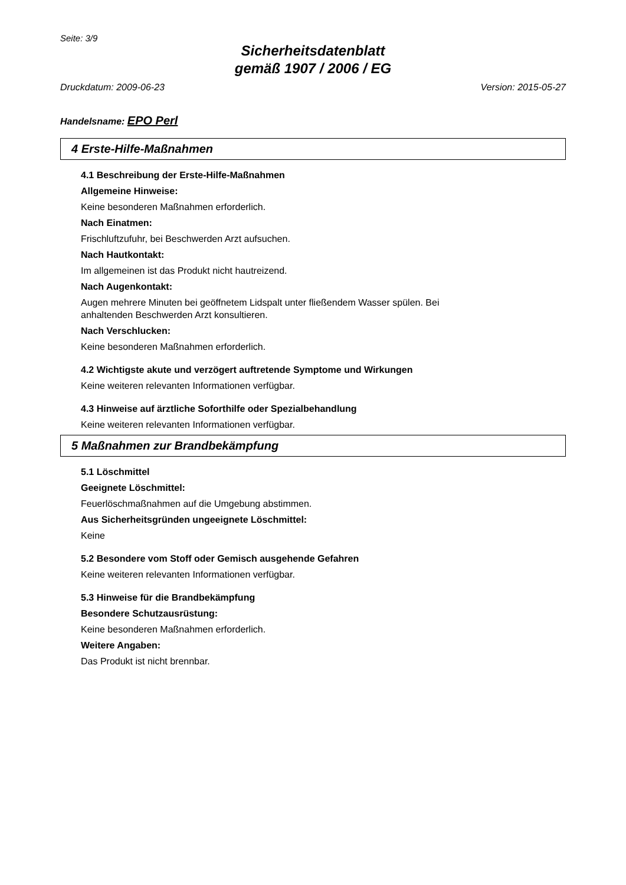Seite: 3/9
Sicherheitsdatenblatt
gemäß 1907 / 2006 / EG
Druckdatum: 2009-06-23 Version: 2015-05-27
Handelsname: EPO Perl
4 Erste-Hilfe-Maßnahmen
4.1 Beschreibung der Erste-Hilfe-Maßnahmen
Allgemeine Hinweise:
Keine besonderen Maßnahmen erforderlich.
Nach Einatmen:
Frischluftzufuhr, bei Beschwerden Arzt aufsuchen.
Nach Hautkontakt:
Im allgemeinen ist das Produkt nicht hautreizend.
Nach Augenkontakt:
Augen mehrere Minuten bei geöffnetem Lidspalt unter fließendem Wasser spülen. Bei
anhaltenden Beschwerden Arzt konsultieren.
Nach Verschlucken:
Keine besonderen Maßnahmen erforderlich.
4.2 Wichtigste akute und verzögert auftretende Symptome und Wirkungen
Keine weiteren relevanten Informationen verfügbar.
4.3 Hinweise auf ärztliche Soforthilfe oder Spezialbehandlung
Keine weiteren relevanten Informationen verfügbar.
5 Maßnahmen zur Brandbekämpfung
5.1 Löschmittel
Geeignete Löschmittel:
Feuerlöschmaßnahmen auf die Umgebung abstimmen.
Aus Sicherheitsgründen ungeeignete Löschmittel:
Keine
5.2 Besondere vom Stoff oder Gemisch ausgehende Gefahren
Keine weiteren relevanten Informationen verfügbar.
5.3 Hinweise für die Brandbekämpfung
Besondere Schutzausrüstung:
Keine besonderen Maßnahmen erforderlich.
Weitere Angaben:
Das Produkt ist nicht brennbar.